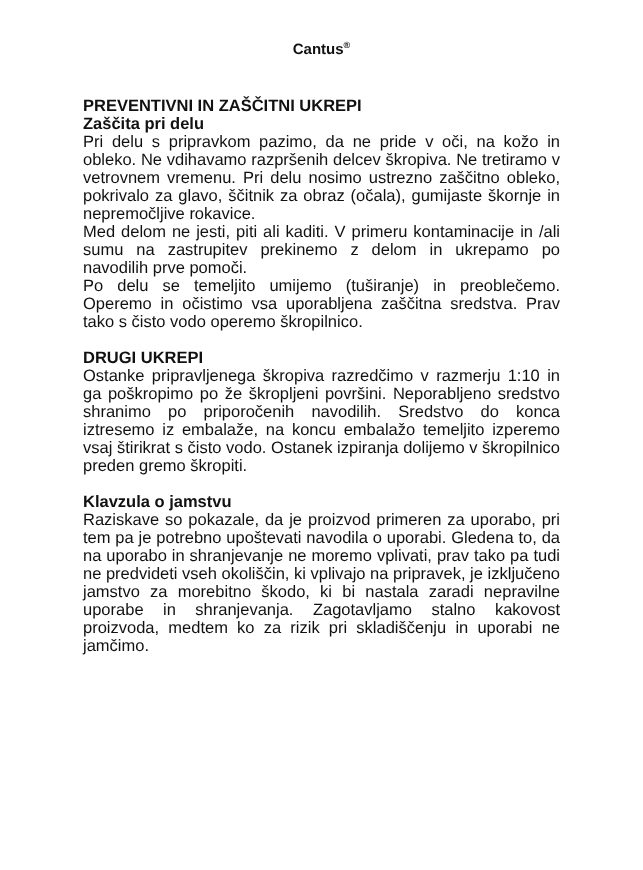Cantus<sup>®</sup>
PREVENTIVNI IN ZAŠČITNI UKREPI
Zaščita pri delu
Pri delu s pripravkom pazimo, da ne pride v oči, na kožo in obleko. Ne vdihavamo razpršenih delcev škropiva. Ne tretiramo v vetrovnem vremenu. Pri delu nosimo ustrezno zaščitno obleko, pokrivalo za glavo, ščitnik za obraz (očala), gumijaste škornje in nepremočljive rokavice.
Med delom ne jesti, piti ali kaditi. V primeru kontaminacije in /ali sumu na zastrupitev prekinemo z delom in ukrepamo po navodilih prve pomoči.
Po delu se temeljito umijemo (tuširanje) in preoblečemo. Operemo in očistimo vsa uporabljena zaščitna sredstva. Prav tako s čisto vodo operemo škropilnico.
DRUGI UKREPI
Ostanke pripravljenega škropiva razredčimo v razmerju 1:10 in ga poškropimo po že škropljeni površini. Neporabljeno sredstvo shranimo po priporočenih navodilih. Sredstvo do konca iztresemo iz embalaže, na koncu embalažo temeljito izperemo vsaj štirikrat s čisto vodo. Ostanek izpiranja dolijemo v škropilnico preden gremo škropiti.
Klavzula o jamstvu
Raziskave so pokazale, da je proizvod primeren za uporabo, pri tem pa je potrebno upoštevati navodila o uporabi. Gledena to, da na uporabo in shranjevanje ne moremo vplivati, prav tako pa tudi ne predvideti vseh okoliščin, ki vplivajo na pripravek, je izključeno jamstvo za morebitno škodo, ki bi nastala zaradi nepravilne uporabe in shranjevanja. Zagotavljamo stalno kakovost proizvoda, medtem ko za rizik pri skladiščenju in uporabi ne jamčimo.